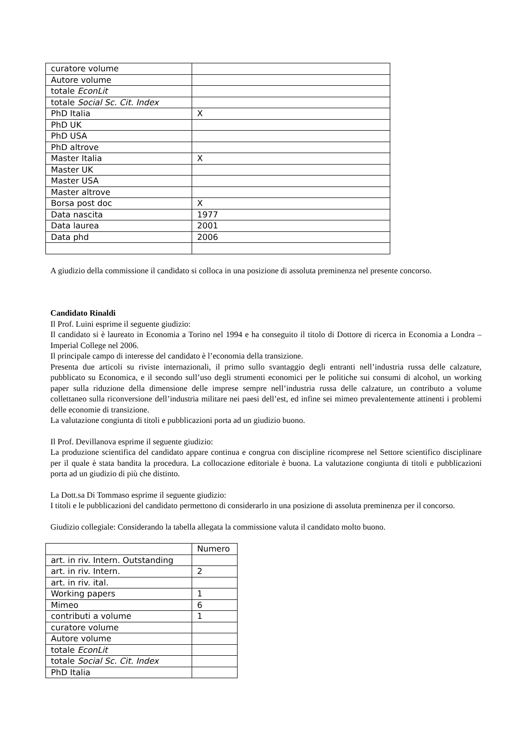| curatore volume | |
| Autore volume | |
| totale EconLit | |
| totale Social Sc. Cit. Index | |
| PhD Italia | X |
| PhD UK | |
| PhD USA | |
| PhD altrove | |
| Master Italia | X |
| Master UK | |
| Master USA | |
| Master altrove | |
| Borsa post doc | X |
| Data nascita | 1977 |
| Data laurea | 2001 |
| Data phd | 2006 |
A giudizio della commissione il candidato si colloca in una posizione di assoluta preminenza nel presente concorso.
Candidato Rinaldi
Il Prof. Luini esprime il seguente giudizio:
Il candidato si è laureato in Economia a Torino nel 1994 e ha conseguito il titolo di Dottore di ricerca in Economia a Londra – Imperial College nel 2006.
Il principale campo di interesse del candidato è l’economia della transizione.
Presenta due articoli su riviste internazionali, il primo sullo svantaggio degli entranti nell’industria russa delle calzature, pubblicato su Economica, e il secondo sull’uso degli strumenti economici per le politiche sui consumi di alcohol, un working paper sulla riduzione della dimensione delle imprese sempre nell’industria russa delle calzature, un contributo a volume collettaneo sulla riconversione dell’industria militare nei paesi dell’est, ed infine sei mimeo prevalentemente attinenti i problemi delle economie di transizione.
La valutazione congiunta di titoli e pubblicazioni porta ad un giudizio buono.
Il Prof. Devillanova esprime il seguente giudizio:
La produzione scientifica del candidato appare continua e congrua con discipline ricomprese nel Settore scientifico disciplinare per il quale è stata bandita la procedura. La collocazione editoriale è buona. La valutazione congiunta di titoli e pubblicazioni porta ad un giudizio di più che distinto.
La Dott.sa Di Tommaso esprime il seguente giudizio:
I titoli e le pubblicazioni del candidato permettono di considerarlo in una posizione di assoluta preminenza per il concorso.
Giudizio collegiale: Considerando la tabella allegata la commissione valuta il candidato molto buono.
| | Numero |
| art. in riv. Intern. Outstanding | |
| art. in riv. Intern. | 2 |
| art. in riv. ital. | |
| Working papers | 1 |
| Mimeo | 6 |
| contributi a volume | 1 |
| curatore volume | |
| Autore volume | |
| totale EconLit | |
| totale Social Sc. Cit. Index | |
| PhD Italia | |